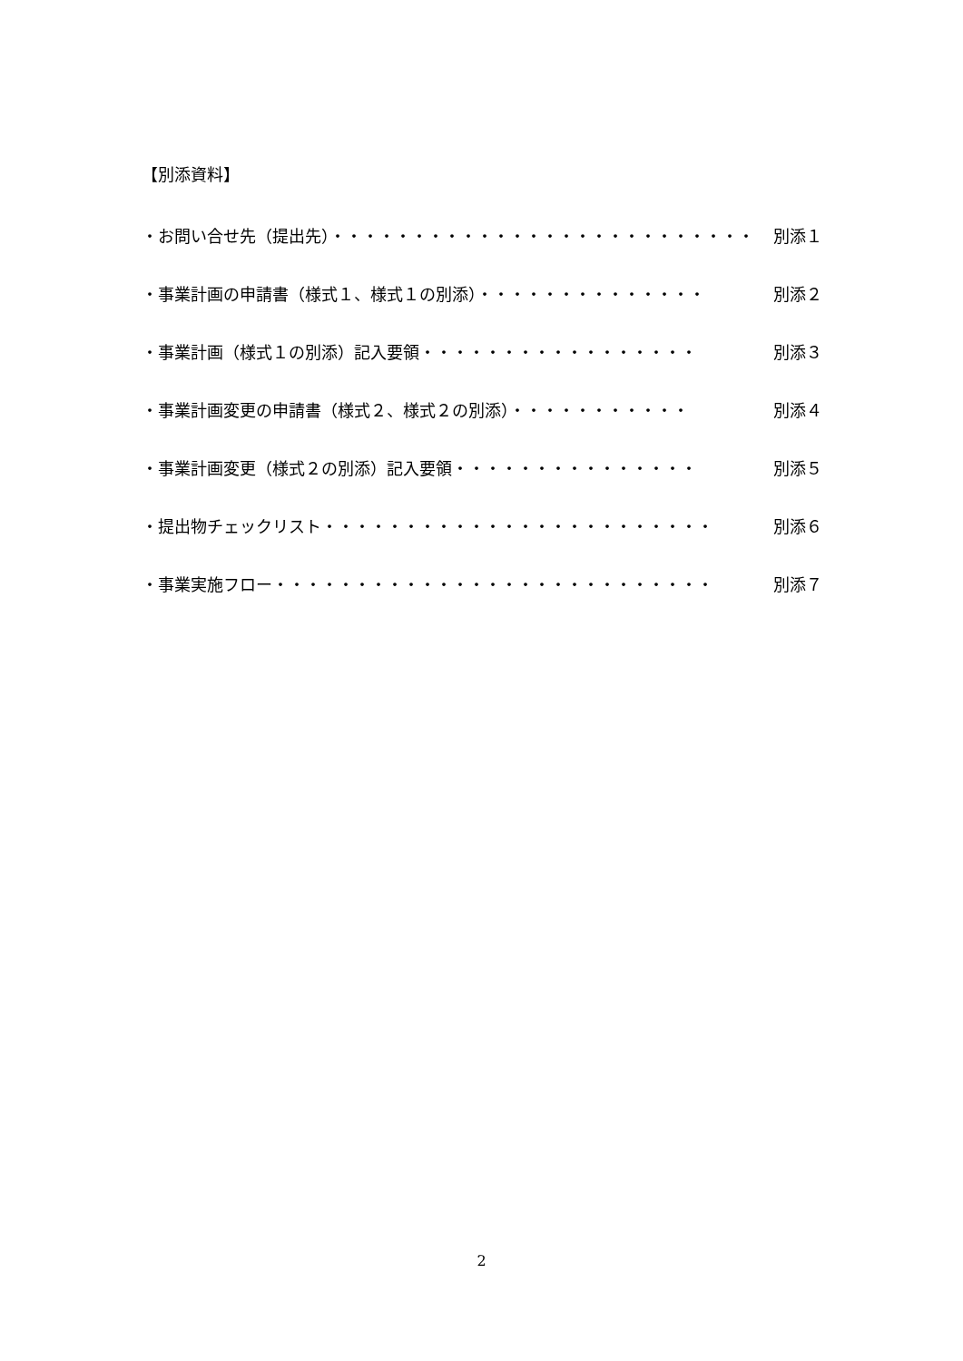【別添資料】
・お問い合せ先（提出先）・・・・・・・・・・・・・・・・・・・・・・・・・・ 別添１
・事業計画の申請書（様式１、様式１の別添）・・・・・・・・・・・・・・ 別添２
・事業計画（様式１の別添）記入要領・・・・・・・・・・・・・・・・・ 別添３
・事業計画変更の申請書（様式２、様式２の別添）・・・・・・・・・・・ 別添４
・事業計画変更（様式２の別添）記入要領・・・・・・・・・・・・・・・ 別添５
・提出物チェックリスト・・・・・・・・・・・・・・・・・・・・・・・・ 別添６
・事業実施フロー・・・・・・・・・・・・・・・・・・・・・・・・・・・ 別添７
2